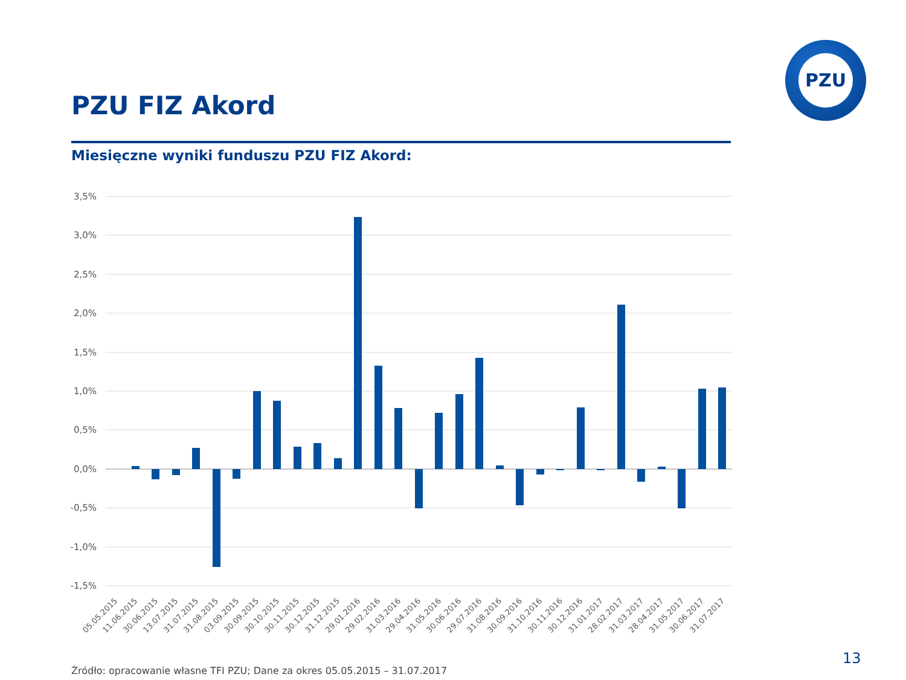PZU
PZU FIZ Akord
Miesięczne wyniki funduszu PZU FIZ Akord:
3,5%
3,0%
2,5%
2,0%
1,5%
1,0%
0,5%
0,0%
-0,5%
-1,0%
-1,5%
05.05.2015
11.06.2015
30.06.2015
13.07.2015
31.07.2015
31.08.2015
03.09.2015
30.09.2015
30.10.2015
30.11.2015
30.12.2015
31.12.2015
29.01.2016
29.02.2016
31.03.2016
29.04.2016
31.05.2016
30.06.2016
29.07.2016
31.08.2016
30.09.2016
31.10.2016
30.11.2016
30.12.2016
31.01.2017
28.02.2017
31.03.2017
28.04.2017
31.05.2017
30.06.2017
31.07.2017
13
Źródło: opracowanie własne TFI PZU; Dane za okres 05.05.2015 – 31.07.2017